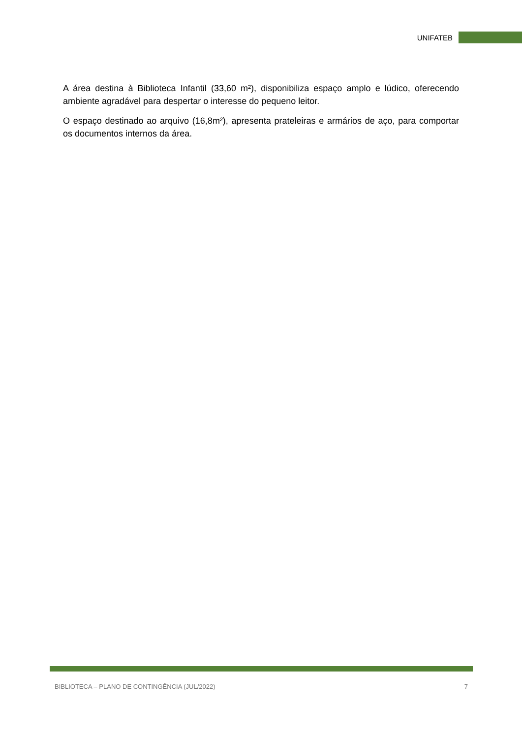UNIFATEB
A área destina à Biblioteca Infantil (33,60 m²), disponibiliza espaço amplo e lúdico, oferecendo ambiente agradável para despertar o interesse do pequeno leitor.
O espaço destinado ao arquivo (16,8m²), apresenta prateleiras e armários de aço, para comportar os documentos internos da área.
BIBLIOTECA – PLANO DE CONTINGÊNCIA (JUL/2022) 7